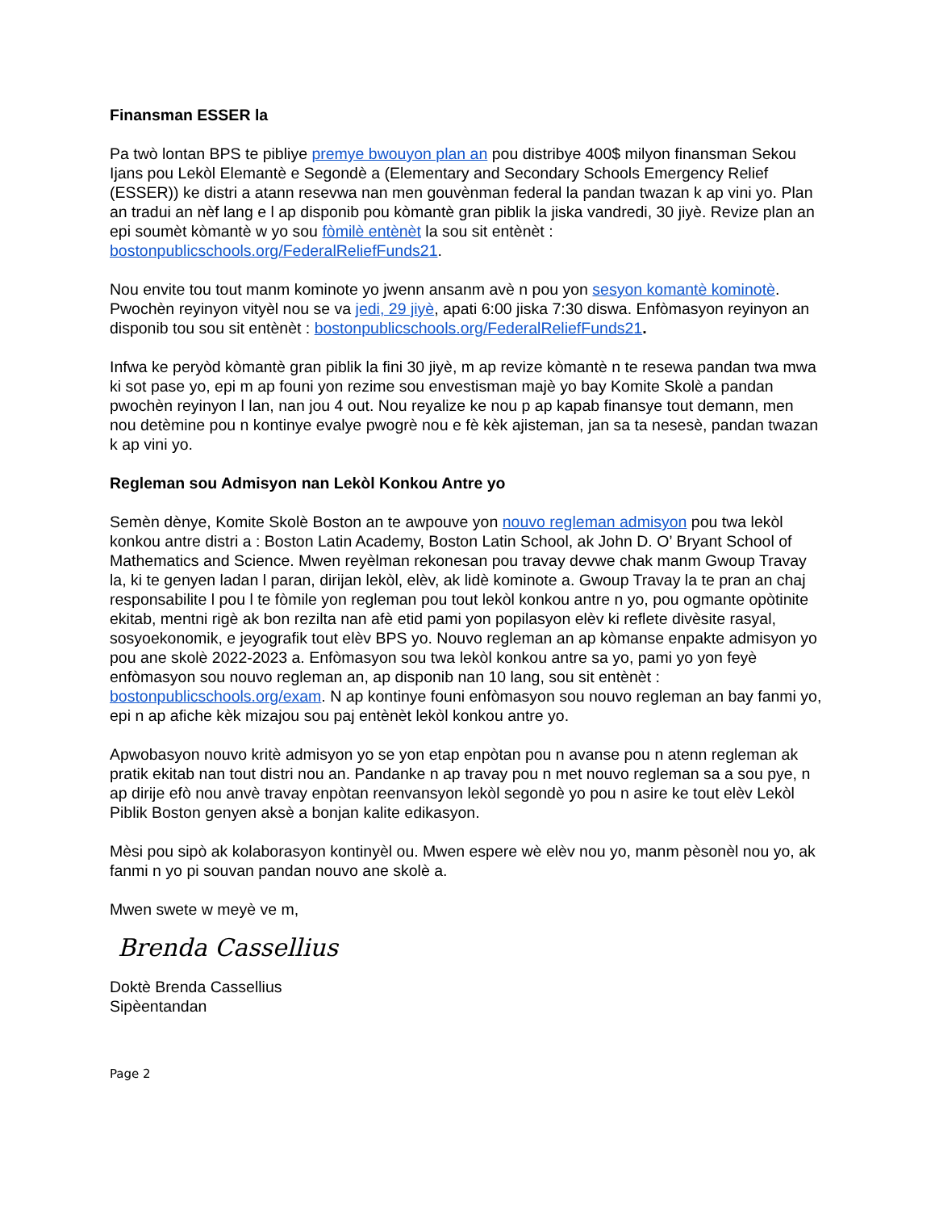Finansman ESSER la
Pa twò lontan BPS te pibliye premye bwouyon plan an pou distribye 400$ milyon finansman Sekou Ijans pou Lekòl Elemantè e Segondè a (Elementary and Secondary Schools Emergency Relief (ESSER)) ke distri a atann resevwa nan men gouvènman federal la pandan twazan k ap vini yo. Plan an tradui an nèf lang e l ap disponib pou kòmantè gran piblik la jiska vandredi, 30 jiyè. Revize plan an epi soumèt kòmantè w yo sou fòmilè entènèt la sou sit entènèt : bostonpublicschools.org/FederalReliefFunds21.
Nou envite tou tout manm kominote yo jwenn ansanm avè n pou yon sesyon komantè kominotè. Pwochèn reyinyon vityèl nou se va jedi, 29 jiyè, apati 6:00 jiska 7:30 diswa. Enfòmasyon reyinyon an disponib tou sou sit entènèt : bostonpublicschools.org/FederalReliefFunds21.
Infwa ke peryòd kòmantè gran piblik la fini 30 jiyè, m ap revize kòmantè n te resewa pandan twa mwa ki sot pase yo, epi m ap founi yon rezime sou envestisman majè yo bay Komite Skolè a pandan pwochèn reyinyon l lan, nan jou 4 out. Nou reyalize ke nou p ap kapab finansye tout demann, men nou detèmine pou n kontinye evalye pwogrè nou e fè kèk ajisteman, jan sa ta nesesè, pandan twazan k ap vini yo.
Regleman sou Admisyon nan Lekòl Konkou Antre yo
Semèn dènye, Komite Skolè Boston an te awpouve yon nouvo regleman admisyon pou twa lekòl konkou antre distri a : Boston Latin Academy, Boston Latin School, ak John D. O’ Bryant School of Mathematics and Science. Mwen reyèlman rekonesan pou travay devwe chak manm Gwoup Travay la, ki te genyen ladan l paran, dirijan lekòl, elèv, ak lidè kominote a. Gwoup Travay la te pran an chaj responsabilite l pou l te fòmile yon regleman pou tout lekòl konkou antre n yo, pou ogmante opòtinite ekitab, mentni rigè ak bon rezilta nan afè etid pami yon popilasyon elèv ki reflete divèsite rasyal, sosyoekonomik, e jeyografik tout elèv BPS yo. Nouvo regleman an ap kòmanse enpakte admisyon yo pou ane skolè 2022-2023 a. Enfòmasyon sou twa lekòl konkou antre sa yo, pami yo yon feyè enfòmasyon sou nouvo regleman an, ap disponib nan 10 lang, sou sit entènèt : bostonpublicschools.org/exam. N ap kontinye founi enfòmasyon sou nouvo regleman an bay fanmi yo, epi n ap afiche kèk mizajou sou paj entènèt lekòl konkou antre yo.
Apwobasyon nouvo kritè admisyon yo se yon etap enpòtan pou n avanse pou n atenn regleman ak pratik ekitab nan tout distri nou an. Pandanke n ap travay pou n met nouvo regleman sa a sou pye, n ap dirije efò nou anvè travay enpòtan reenvansyon lekòl segondè yo pou n asire ke tout elèv Lekòl Piblik Boston genyen aksè a bonjan kalite edikasyon.
Mèsi pou sipò ak kolaborasyon kontinyèl ou. Mwen espere wè elèv nou yo, manm pèsonèl nou yo, ak fanmi n yo pi souvan pandan nouvo ane skolè a.
Mwen swete w meyè ve m,
Brenda Cassellius
Doktè Brenda Cassellius
Sipèentandan
Page 2